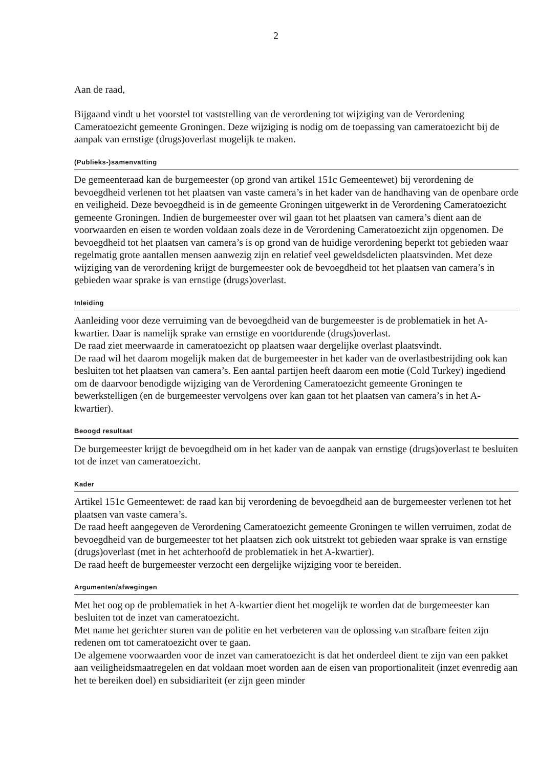2
Aan de raad,
Bijgaand vindt u het voorstel tot vaststelling van de verordening tot wijziging van de Verordening Cameratoezicht gemeente Groningen. Deze wijziging is nodig om de toepassing van cameratoezicht bij de aanpak van ernstige (drugs)overlast mogelijk te maken.
(Publieks-)samenvatting
De gemeenteraad kan de burgemeester (op grond van artikel 151c Gemeentewet) bij verordening de bevoegdheid verlenen tot het plaatsen van vaste camera’s in het kader van de handhaving van de openbare orde en veiligheid. Deze bevoegdheid is in de gemeente Groningen uitgewerkt in de Verordening Cameratoezicht gemeente Groningen. Indien de burgemeester over wil gaan tot het plaatsen van camera’s dient aan de voorwaarden en eisen te worden voldaan zoals deze in de Verordening Cameratoezicht zijn opgenomen. De bevoegdheid tot het plaatsen van camera’s is op grond van de huidige verordening beperkt tot gebieden waar regelmatig grote aantallen mensen aanwezig zijn en relatief veel geweldsdelicten plaatsvinden. Met deze wijziging van de verordening krijgt de burgemeester ook de bevoegdheid tot het plaatsen van camera’s in gebieden waar sprake is van ernstige (drugs)overlast.
Inleiding
Aanleiding voor deze verruiming van de bevoegdheid van de burgemeester is de problematiek in het A-kwartier. Daar is namelijk sprake van ernstige en voortdurende (drugs)overlast.
De raad ziet meerwaarde in cameratoezicht op plaatsen waar dergelijke overlast plaatsvindt.
De raad wil het daarom mogelijk maken dat de burgemeester in het kader van de overlastbestrijding ook kan besluiten tot het plaatsen van camera’s. Een aantal partijen heeft daarom een motie (Cold Turkey) ingediend om de daarvoor benodigde wijziging van de Verordening Cameratoezicht gemeente Groningen te bewerkstelligen (en de burgemeester vervolgens over kan gaan tot het plaatsen van camera’s in het A-kwartier).
Beoogd resultaat
De burgemeester krijgt de bevoegdheid om in het kader van de aanpak van ernstige (drugs)overlast te besluiten tot de inzet van cameratoezicht.
Kader
Artikel 151c Gemeentewet: de raad kan bij verordening de bevoegdheid aan de burgemeester verlenen tot het plaatsen van vaste camera’s.
De raad heeft aangegeven de Verordening Cameratoezicht gemeente Groningen te willen verruimen, zodat de bevoegdheid van de burgemeester tot het plaatsen zich ook uitstrekt tot gebieden waar sprake is van ernstige (drugs)overlast (met in het achterhoofd de problematiek in het A-kwartier).
De raad heeft de burgemeester verzocht een dergelijke wijziging voor te bereiden.
Argumenten/afwegingen
Met het oog op de problematiek in het A-kwartier dient het mogelijk te worden dat de burgemeester kan besluiten tot de inzet van cameratoezicht.
Met name het gerichter sturen van de politie en het verbeteren van de oplossing van strafbare feiten zijn redenen om tot cameratoezicht over te gaan.
De algemene voorwaarden voor de inzet van cameratoezicht is dat het onderdeel dient te zijn van een pakket aan veiligheidsmaatregelen en dat voldaan moet worden aan de eisen van proportionaliteit (inzet evenredig aan het te bereiken doel) en subsidiariteit (er zijn geen minder